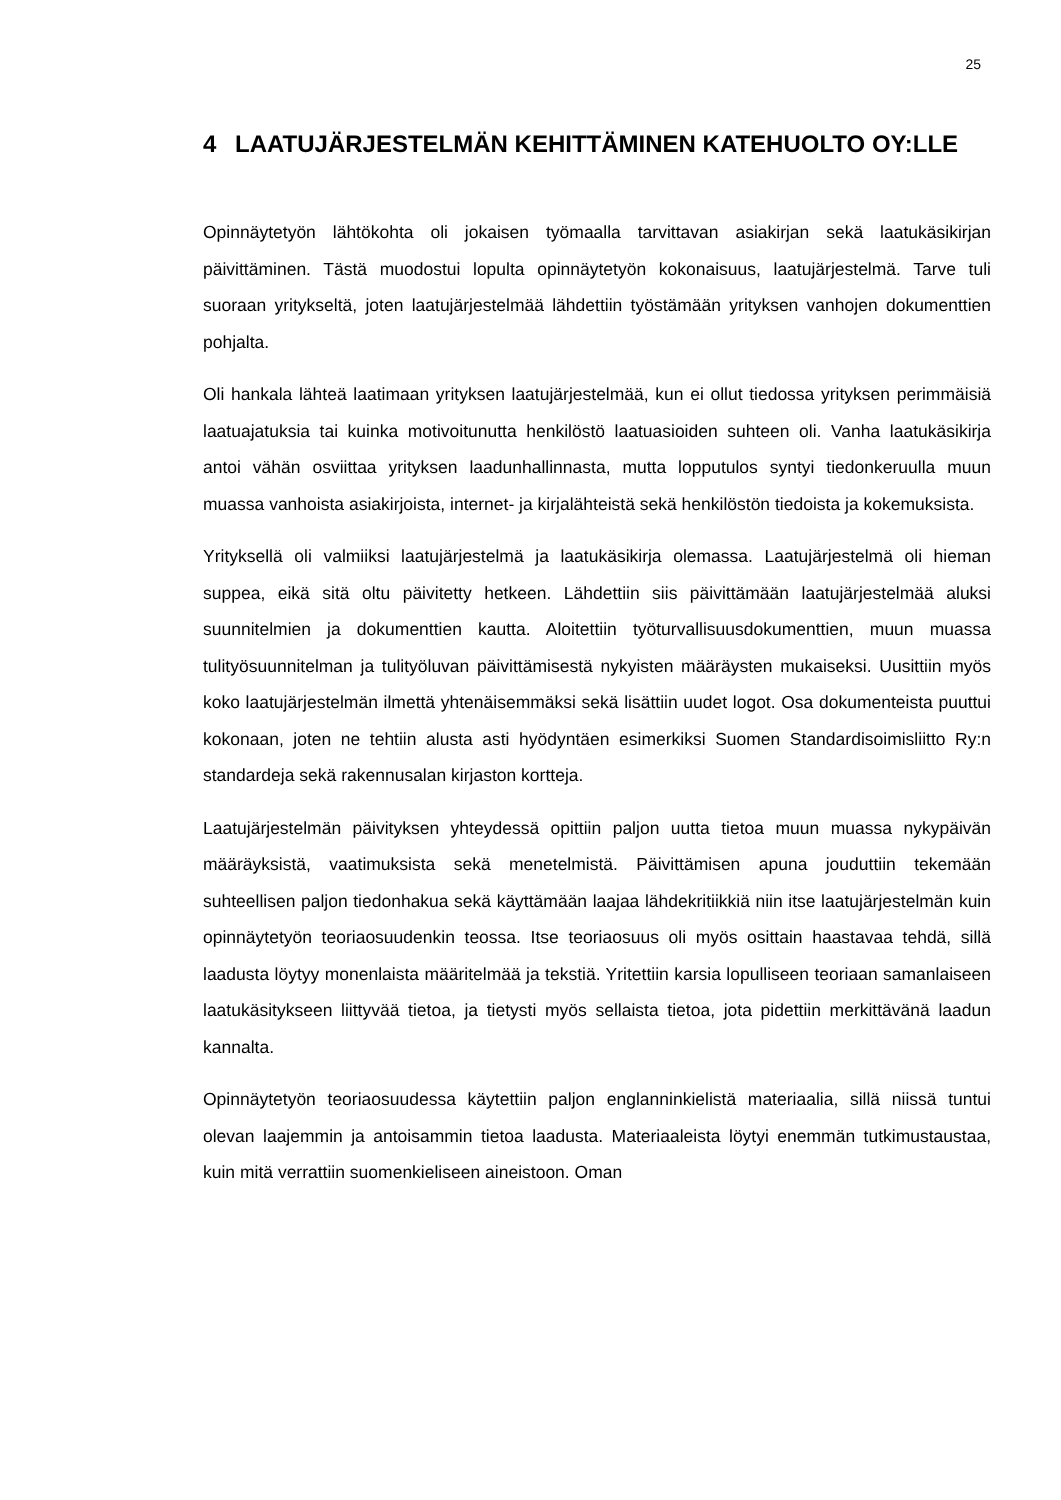25
4 LAATUJÄRJESTELMÄN KEHITTÄMINEN KATEHUOLTO OY:LLE
Opinnäytetyön lähtökohta oli jokaisen työmaalla tarvittavan asiakirjan sekä laatukäsikirjan päivittäminen. Tästä muodostui lopulta opinnäytetyön kokonaisuus, laatujärjestelmä. Tarve tuli suoraan yritykseltä, joten laatujärjestelmää lähdettiin työstämään yrityksen vanhojen dokumenttien pohjalta.
Oli hankala lähteä laatimaan yrityksen laatujärjestelmää, kun ei ollut tiedossa yrityksen perimmäisiä laatuajatuksia tai kuinka motivoitunutta henkilöstö laatuasioiden suhteen oli. Vanha laatukäsikirja antoi vähän osviittaa yrityksen laadunhallinnasta, mutta lopputulos syntyi tiedonkeruulla muun muassa vanhoista asiakirjoista, internet- ja kirjalähteistä sekä henkilöstön tiedoista ja kokemuksista.
Yrityksellä oli valmiiksi laatujärjestelmä ja laatukäsikirja olemassa. Laatujärjestelmä oli hieman suppea, eikä sitä oltu päivitetty hetkeen. Lähdettiin siis päivittämään laatujärjestelmää aluksi suunnitelmien ja dokumenttien kautta. Aloitettiin työturvallisuusdokumenttien, muun muassa tulityösuunnitelman ja tulityöluvan päivittämisestä nykyisten määräysten mukaiseksi. Uusittiin myös koko laatujärjestelmän ilmettä yhtenäisemmäksi sekä lisättiin uudet logot. Osa dokumenteista puuttui kokonaan, joten ne tehtiin alusta asti hyödyntäen esimerkiksi Suomen Standardisoimisliitto Ry:n standardeja sekä rakennusalan kirjaston kortteja.
Laatujärjestelmän päivityksen yhteydessä opittiin paljon uutta tietoa muun muassa nykypäivän määräyksistä, vaatimuksista sekä menetelmistä. Päivittämisen apuna jouduttiin tekemään suhteellisen paljon tiedonhakua sekä käyttämään laajaa lähdekritiikkiä niin itse laatujärjestelmän kuin opinnäytetyön teoriaosuudenkin teossa. Itse teoriaosuus oli myös osittain haastavaa tehdä, sillä laadusta löytyy monenlaista määritelmää ja tekstiä. Yritettiin karsia lopulliseen teoriaan samanlaiseen laatukäsitykseen liittyvää tietoa, ja tietysti myös sellaista tietoa, jota pidettiin merkittävänä laadun kannalta.
Opinnäytetyön teoriaosuudessa käytettiin paljon englanninkielistä materiaalia, sillä niissä tuntui olevan laajemmin ja antoisammin tietoa laadusta. Materiaaleista löytyi enemmän tutkimustaustaa, kuin mitä verrattiin suomenkieliseen aineistoon. Oman